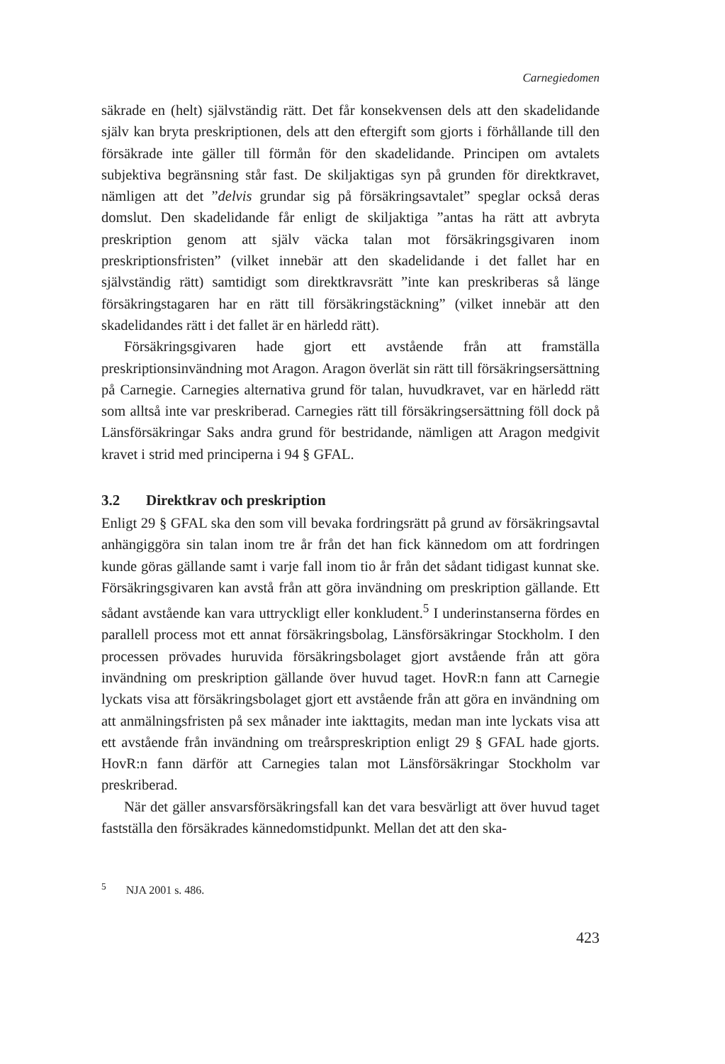Carnegiedomen
säkrade en (helt) självständig rätt. Det får konsekvensen dels att den skadelidande själv kan bryta preskriptionen, dels att den eftergift som gjorts i förhållande till den försäkrade inte gäller till förmån för den skadelidande. Principen om avtalets subjektiva begränsning står fast. De skiljaktigas syn på grunden för direktkravet, nämligen att det ”delvis grundar sig på försäkringsavtalet” speglar också deras domslut. Den skadelidande får enligt de skiljaktiga ”antas ha rätt att avbryta preskription genom att själv väcka talan mot försäkringsgivaren inom preskriptionsfristen” (vilket innebär att den skadelidande i det fallet har en självständig rätt) samtidigt som direktkravsrätt ”inte kan preskriberas så länge försäkringstagaren har en rätt till försäkringstäckning” (vilket innebär att den skadelidandes rätt i det fallet är en härledd rätt).
Försäkringsgivaren hade gjort ett avstående från att framställa preskriptionsinvändning mot Aragon. Aragon överlät sin rätt till försäkringsersättning på Carnegie. Carnegies alternativa grund för talan, huvudkravet, var en härledd rätt som alltså inte var preskriberad. Carnegies rätt till försäkringsersättning föll dock på Länsförsäkringar Saks andra grund för bestridande, nämligen att Aragon medgivit kravet i strid med principerna i 94 § GFAL.
3.2 Direktkrav och preskription
Enligt 29 § GFAL ska den som vill bevaka fordringsrätt på grund av försäkringsavtal anhängiggöra sin talan inom tre år från det han fick kännedom om att fordringen kunde göras gällande samt i varje fall inom tio år från det sådant tidigast kunnat ske. Försäkringsgivaren kan avstå från att göra invändning om preskription gällande. Ett sådant avstående kan vara uttryckligt eller konkludent.<sup>5</sup> I underinstanserna fördes en parallell process mot ett annat försäkringsbolag, Länsförsäkringar Stockholm. I den processen prövades huruvida försäkringsbolaget gjort avstående från att göra invändning om preskription gällande över huvud taget. HovR:n fann att Carnegie lyckats visa att försäkringsbolaget gjort ett avstående från att göra en invändning om att anmälningsfristen på sex månader inte iakttagits, medan man inte lyckats visa att ett avstående från invändning om treårspreskription enligt 29 § GFAL hade gjorts. HovR:n fann därför att Carnegies talan mot Länsförsäkringar Stockholm var preskriberad.
När det gäller ansvarsförsäkringsfall kan det vara besvärligt att över huvud taget fastställa den försäkrades kännedomstidpunkt. Mellan det att den ska-
<sup>5</sup> NJA 2001 s. 486.
423